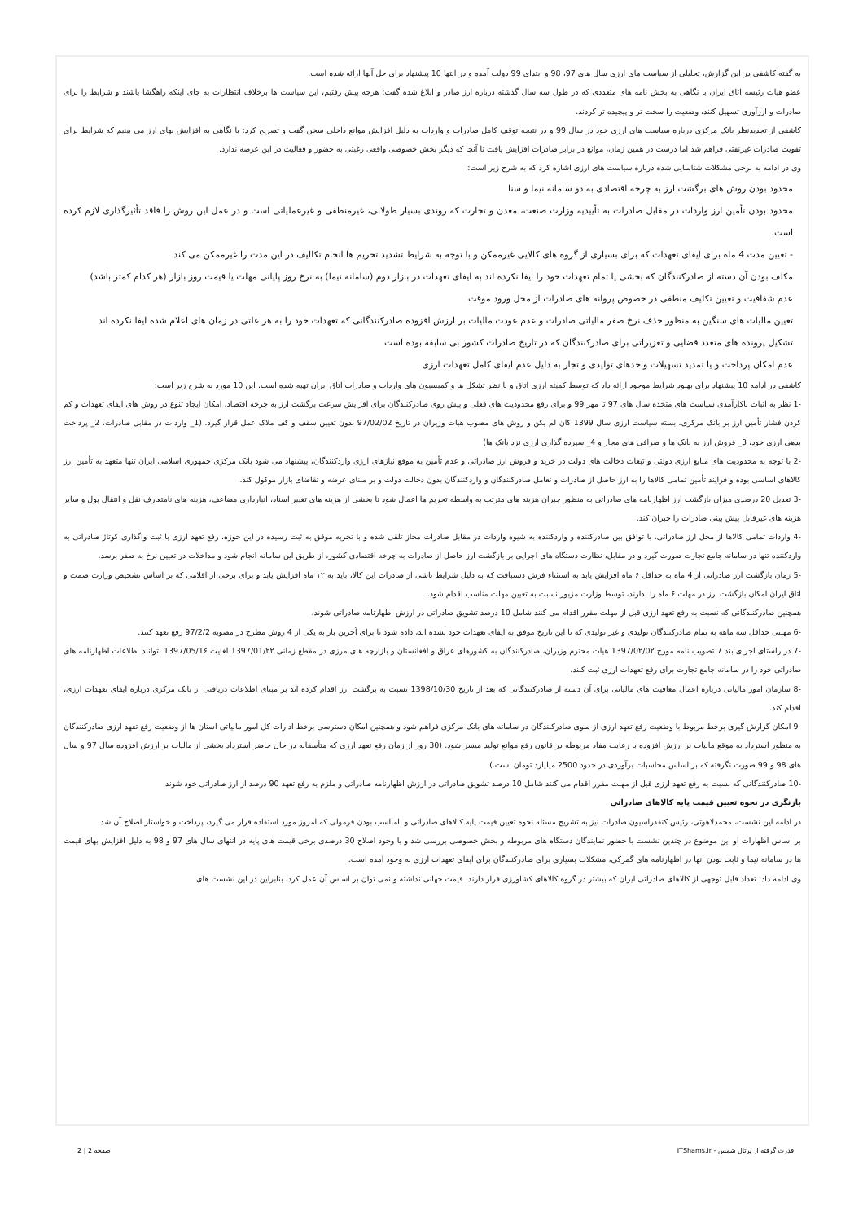به گفته کاشفی در این گزارش، تحلیلی از سیاست های ارزی سال های 97، 98 و ابتدای 99 دولت آمده و در انتها 10 پیشنهاد برای حل آنها ارائه شده است.
عضو هیات رئیسه اتاق ایران با نگاهی به بخش نامه های متعددی که در طول سه سال گذشته درباره ارز صادر و ابلاغ شده گفت: هرچه پیش رفتیم، این سیاست ها برخلاف انتظارات به جای اینکه راهگشا باشند و شرایط را برای صادرات و ارزآوری تسهیل کنند، وضعیت را سخت تر و پیچیده تر کردند.
کاشفی از تجدیدنظر بانک مرکزی درباره سیاست های ارزی خود در سال 99 و در نتیجه توقف کامل صادرات و واردات به دلیل افزایش موانع داخلی سخن گفت و تصریح کرد: با نگاهی به افزایش بهای ارز می بینیم که شرایط برای تقویت صادرات غیرنفتی فراهم شد اما درست در همین زمان، موانع در برابر صادرات افزایش یافت تا آنجا که دیگر بخش خصوصی واقعی رغبتی به حضور و فعالیت در این عرصه ندارد.
وی در ادامه به برخی مشکلات شناسایی شده درباره سیاست های ارزی اشاره کرد که به شرح زیر است:
محدود بودن روش های برگشت ارز به چرخه اقتصادی به دو سامانه نیما و سنا
محدود بودن تأمین ارز واردات در مقابل صادرات به تأییدیه وزارت صنعت، معدن و تجارت که روندی بسیار طولانی، غیرمنطقی و غیرعملیاتی است و در عمل این روش را فاقد تأثیرگذاری لازم کرده است.
- تعیین مدت 4 ماه برای ایفای تعهدات که برای بسیاری از گروه های کالایی غیرممکن و با توجه به شرایط تشدید تحریم ها انجام تکالیف در این مدت را غیرممکن می کند
مکلف بودن آن دسته از صادرکنندگان که بخشی یا تمام تعهدات خود را ایفا نکرده اند به ایفای تعهدات در بازار دوم (سامانه نیما) به نرخ روز پایانی مهلت یا قیمت روز بازار (هر کدام کمتر باشد)
عدم شفافیت و تعیین تکلیف منطقی در خصوص پروانه های صادرات از محل ورود موقت
تعیین مالیات های سنگین به منظور حذف نرخ صفر مالیاتی صادرات و عدم عودت مالیات بر ارزش افزوده صادرکنندگانی که تعهدات خود را به هر علتی در زمان های اعلام شده ایفا نکرده اند
تشکیل پرونده های متعدد قضایی و تعزیراتی برای صادرکنندگان که در تاریخ صادرات کشور بی سابقه بوده است
عدم امکان پرداخت و یا تمدید تسهیلات واحدهای تولیدی و تجار به دلیل عدم ایفای کامل تعهدات ارزی
کاشفی در ادامه 10 پیشنهاد برای بهبود شرایط موجود ارائه داد که توسط کمیته ارزی اتاق و با نظر تشکل ها و کمیسیون های واردات و صادرات اتاق ایران تهیه شده است. این 10 مورد به شرح زیر است:
-1 نظر به اثبات ناکارآمدی سیاست های متخذه سال های 97 تا مهر 99 و برای رفع محدودیت های فعلی و پیش روی صادرکنندگان برای افزایش سرعت برگشت ارز به چرخه اقتصاد، امکان ایجاد تنوع در روش های ایفای تعهدات و کم کردن فشار تأمین ارز بر بانک مرکزی، بسته سیاست ارزی سال 1399 کان لم یکن و روش های مصوب هیات وزیران در تاریخ 97/02/02 بدون تعیین سقف و کف ملاک عمل قرار گیرد. (1_ واردات در مقابل صادرات، 2_ پرداخت بدهی ارزی خود، 3_ فروش ارز به بانک ها و صرافی های مجاز و 4_ سپرده گذاری ارزی نزد بانک ها)
-2 با توجه به محدودیت های منابع ارزی دولتی و تبعات دخالت های دولت در خرید و فروش ارز صادراتی و عدم تأمین به موقع نیازهای ارزی واردکنندگان، پیشنهاد می شود بانک مرکزی جمهوری اسلامی ایران تنها متعهد به تأمین ارز کالاهای اساسی بوده و فرایند تأمین تمامی کالاها را به ارز حاصل از صادرات و تعامل صادرکنندگان و واردکنندگان بدون دخالت دولت و بر مبنای عرضه و تقاضای بازار موکول کند.
-3 تعدیل 20 درصدی میزان بازگشت ارز اظهارنامه های صادراتی به منظور جبران هزینه های مترتب به واسطه تحریم ها اعمال شود تا بخشی از هزینه های تغییر اسناد، انبارداری مضاعف، هزینه های نامتعارف نقل و انتقال پول و سایر هزینه های غیرقابل پیش بینی صادرات را جبران کند.
-4 واردات تمامی کالاها از محل ارز صادراتی، با توافق بین صادرکننده و واردکننده به شیوه واردات در مقابل صادرات مجاز تلقی شده و با تجربه موفق به ثبت رسیده در این حوزه، رفع تعهد ارزی با ثبت واگذاری کوتاژ صادراتی به واردکننده تنها در سامانه جامع تجارت صورت گیرد و در مقابل، نظارت دستگاه های اجرایی بر بازگشت ارز حاصل از صادرات به چرخه اقتصادی کشور، از طریق این سامانه انجام شود و مداخلات در تعیین نرخ به صفر برسد.
-5 زمان بازگشت ارز صادراتی از 4 ماه به حداقل ۶ ماه افزایش یابد به استثناء فرش دستبافت که به دلیل شرایط ناشی از صادرات این کالا، باید به ۱۲ ماه افزایش یابد و برای برخی از اقلامی که بر اساس تشخیص وزارت صمت و اتاق ایران امکان بازگشت ارز در مهلت ۶ ماه را ندارند، توسط وزارت مزبور نسبت به تعیین مهلت مناسب اقدام شود.
همچنین صادرکنندگانی که نسبت به رفع تعهد ارزی قبل از مهلت مقرر اقدام می کنند شامل 10 درصد تشویق صادراتی در ارزش اظهارنامه صادراتی شوند.
-6 مهلتی حداقل سه ماهه به تمام صادرکنندگان تولیدی و غیر تولیدی که تا این تاریخ موفق به ایفای تعهدات خود نشده اند، داده شود تا برای آخرین بار به یکی از 4 روش مطرح در مصوبه 97/2/2 رفع تعهد کنند.
-7 در راستای اجرای بند 7 تصویب نامه مورخ 1397/0۲/0۲ هیات محترم وزیران، صادرکنندگان به کشورهای عراق و افغانستان و بازارچه های مرزی در مقطع زمانی 1397/01/۲۲ لغایت 1397/05/1۶ بتوانند اطلاعات اظهارنامه های صادراتی خود را در سامانه جامع تجارت برای رفع تعهدات ارزی ثبت کنند.
-8 سازمان امور مالیاتی درباره اعمال معافیت های مالیاتی برای آن دسته از صادرکنندگانی که بعد از تاریخ 1398/10/30 نسبت به برگشت ارز اقدام کرده اند بر مبنای اطلاعات دریافتی از بانک مرکزی درباره ایفای تعهدات ارزی، اقدام کند.
-9 امکان گزارش گیری برخط مربوط با وضعیت رفع تعهد ارزی از سوی صادرکنندگان در سامانه های بانک مرکزی فراهم شود و همچنین امکان دسترسی برخط ادارات کل امور مالیاتی استان ها از وضعیت رفع تعهد ارزی صادرکنندگان به منظور استرداد به موقع مالیات بر ارزش افزوده با رعایت مفاد مربوطه در قانون رفع موانع تولید میسر شود. (30 روز از زمان رفع تعهد ارزی که متأسفانه در حال حاضر استرداد بخشی از مالیات بر ارزش افزوده سال 97 و سال های 98 و 99 صورت نگرفته که بر اساس محاسبات برآوردی در حدود 2500 میلیارد تومان است.)
-10 صادرکنندگانی که نسبت به رفع تعهد ارزی قبل از مهلت مقرر اقدام می کنند شامل 10 درصد تشویق صادراتی در ارزش اظهارنامه صادراتی و ملزم به رفع تعهد 90 درصد از ارز صادراتی خود شوند.
بازنگری در نحوه تعیین قیمت پایه کالاهای صادراتی
در ادامه این نشست، محمدلاهوتی، رئیس کنفدراسیون صادرات نیز به تشریح مسئله نحوه تعیین قیمت پایه کالاهای صادراتی و نامناسب بودن فرمولی که امروز مورد استفاده قرار می گیرد، پرداخت و خواستار اصلاح آن شد.
بر اساس اظهارات او این موضوع در چندین نشست با حضور نمایندگان دستگاه های مربوطه و بخش خصوصی بررسی شد و با وجود اصلاح 30 درصدی برخی قیمت های پایه در انتهای سال های 97 و 98 به دلیل افزایش بهای قیمت ها در سامانه نیما و ثابت بودن آنها در اظهارنامه های گمرکی، مشکلات بسیاری برای صادرکنندگان برای ایفای تعهدات ارزی به وجود آمده است.
وی ادامه داد: تعداد قابل توجهی از کالاهای صادراتی ایران که بیشتر در گروه کالاهای کشاورزی قرار دارند، قیمت جهانی نداشته و نمی توان بر اساس آن عمل کرد، بنابراین در این نشست های
قدرت گرفته از پرتال شمس - ITShams.ir صفحه 2 | 2